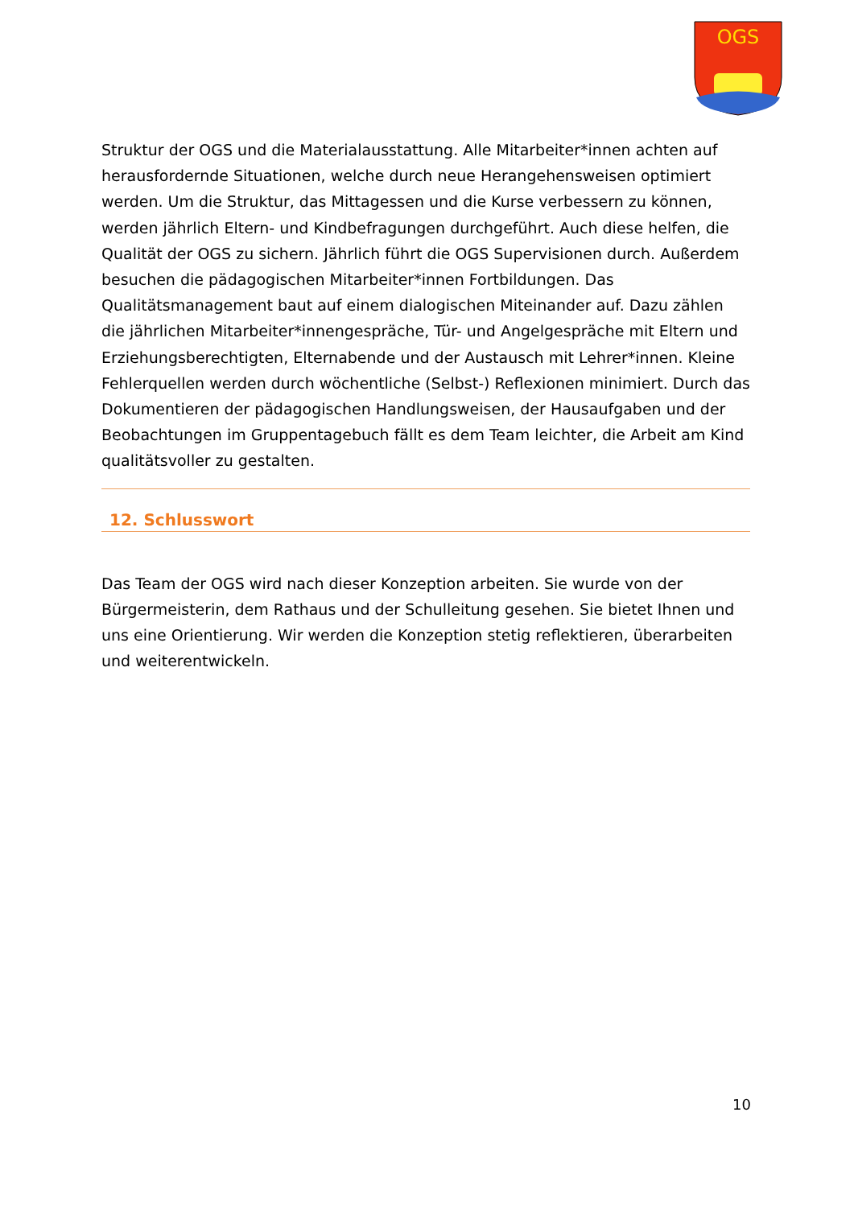OGS
Struktur der OGS und die Materialausstattung. Alle Mitarbeiter*innen achten auf herausfordernde Situationen, welche durch neue Herangehensweisen optimiert werden. Um die Struktur, das Mittagessen und die Kurse verbessern zu können, werden jährlich Eltern- und Kindbefragungen durchgeführt. Auch diese helfen, die Qualität der OGS zu sichern. Jährlich führt die OGS Supervisionen durch. Außerdem besuchen die pädagogischen Mitarbeiter*innen Fortbildungen. Das Qualitätsmanagement baut auf einem dialogischen Miteinander auf. Dazu zählen die jährlichen Mitarbeiter*innengespräche, Tür- und Angelgespräche mit Eltern und Erziehungsberechtigten, Elternabende und der Austausch mit Lehrer*innen. Kleine Fehlerquellen werden durch wöchentliche (Selbst-) Reflexionen minimiert. Durch das Dokumentieren der pädagogischen Handlungsweisen, der Hausaufgaben und der Beobachtungen im Gruppentagebuch fällt es dem Team leichter, die Arbeit am Kind qualitätsvoller zu gestalten.
12. Schlusswort
Das Team der OGS wird nach dieser Konzeption arbeiten. Sie wurde von der Bürgermeisterin, dem Rathaus und der Schulleitung gesehen. Sie bietet Ihnen und uns eine Orientierung. Wir werden die Konzeption stetig reflektieren, überarbeiten und weiterentwickeln.
10